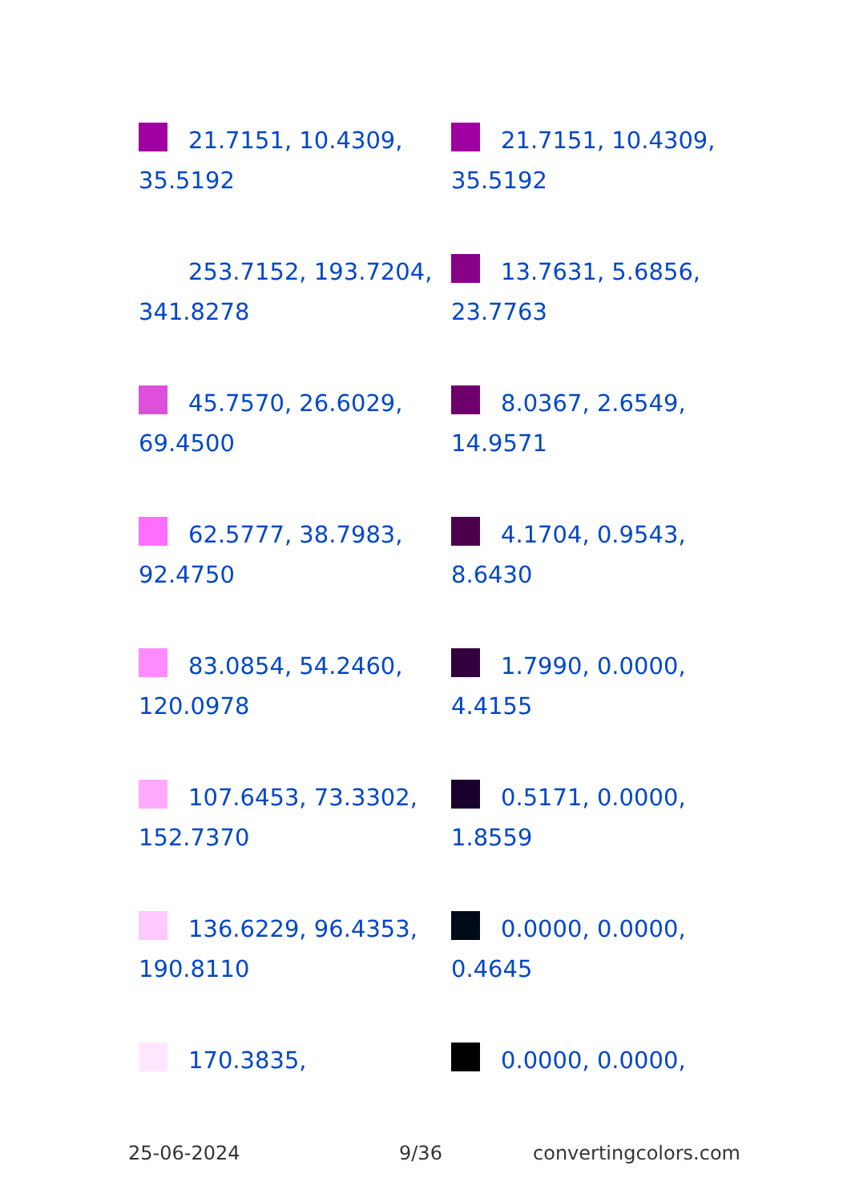21.7151, 10.4309, 35.5192
21.7151, 10.4309, 35.5192
253.7152, 193.7204, 341.8278
13.7631, 5.6856, 23.7763
45.7570, 26.6029, 69.4500
8.0367, 2.6549, 14.9571
62.5777, 38.7983, 92.4750
4.1704, 0.9543, 8.6430
83.0854, 54.2460, 120.0978
1.7990, 0.0000, 4.4155
107.6453, 73.3302, 152.7370
0.5171, 0.0000, 1.8559
136.6229, 96.4353, 190.8110
0.0000, 0.0000, 0.4645
170.3835,
0.0000, 0.0000,
25-06-2024 9/36 convertingcolors.com